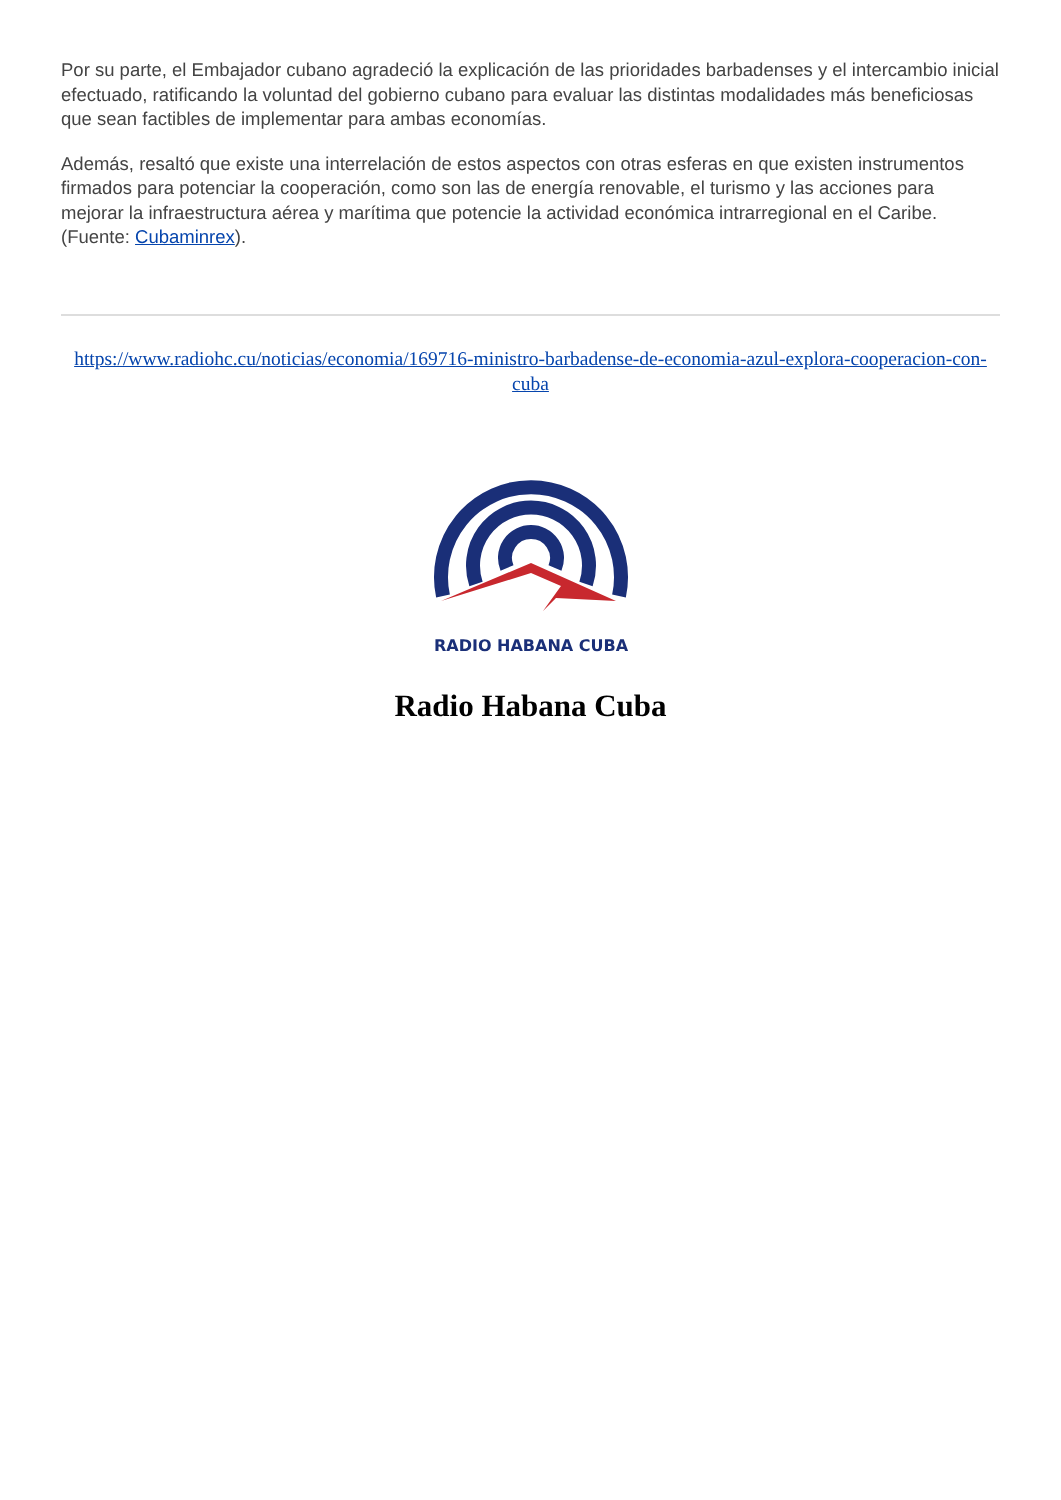Por su parte, el Embajador cubano agradeció la explicación de las prioridades barbadenses y el intercambio inicial efectuado, ratificando la voluntad del gobierno cubano para evaluar las distintas modalidades más beneficiosas que sean factibles de implementar para ambas economías.
Además, resaltó que existe una interrelación de estos aspectos con otras esferas en que existen instrumentos firmados para potenciar la cooperación, como son las de energía renovable, el turismo y las acciones para mejorar la infraestructura aérea y marítima que potencie la actividad económica intrarregional en el Caribe. (Fuente: Cubaminrex).
https://www.radiohc.cu/noticias/economia/169716-ministro-barbadense-de-economia-azul-explora-cooperacion-con-cuba
RADIO HABANA CUBA
Radio Habana Cuba